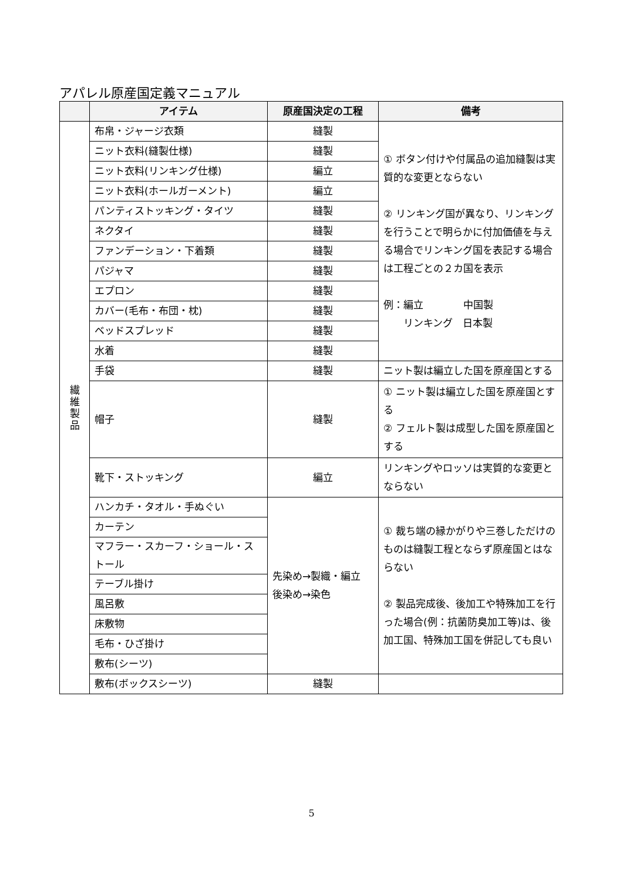アパレル原産国定義マニュアル
| | アイテム | 原産国決定の工程 | 備考 |
| --- | --- | --- | --- |
| 繊 維 製 品 | 布帛・ジャージ衣類 | 縫製 | ① ボタン付けや付属品の追加縫製は実質的な変更とならない ② リンキング国が異なり、リンキングを行うことで明らかに付加価値を与える場合でリンキング国を表記する場合は工程ごとの２カ国を表示 例：編立 中国製 リンキング 日本製 |
| | ニット衣料(縫製仕様) | 縫製 | |
| | ニット衣料(リンキング仕様) | 編立 | |
| | ニット衣料(ホールガーメント) | 編立 | |
| | パンティストッキング・タイツ | 縫製 | |
| | ネクタイ | 縫製 | |
| | ファンデーション・下着類 | 縫製 | |
| | パジャマ | 縫製 | |
| | エプロン | 縫製 | |
| | カバー(毛布・布団・枕) | 縫製 | |
| | ベッドスプレッド | 縫製 | |
| | 水着 | 縫製 | |
| | 手袋 | 縫製 | ニット製は編立した国を原産国とする |
| | 帽子 | 縫製 | ① ニット製は編立した国を原産国とする ② フェルト製は成型した国を原産国とする |
| | 靴下・ストッキング | 編立 | リンキングやロッソは実質的な変更とならない |
| | ハンカチ・タオル・手ぬぐい | 先染め→製織・編立 後染め→染色 | ① 裁ち端の縁かがりや三巻しただけのものは縫製工程とならず原産国とはならない ② 製品完成後、後加工や特殊加工を行った場合(例：抗菌防臭加工等)は、後加工国、特殊加工国を併記しても良い |
| | カーテン | | |
| | マフラー・スカーフ・ショール・ストール | | |
| | テーブル掛け | | |
| | 風呂敷 | | |
| | 床敷物 | | |
| | 毛布・ひざ掛け | | |
| | 敷布(シーツ) | | |
| | 敷布(ボックスシーツ) | 縫製 | |
5